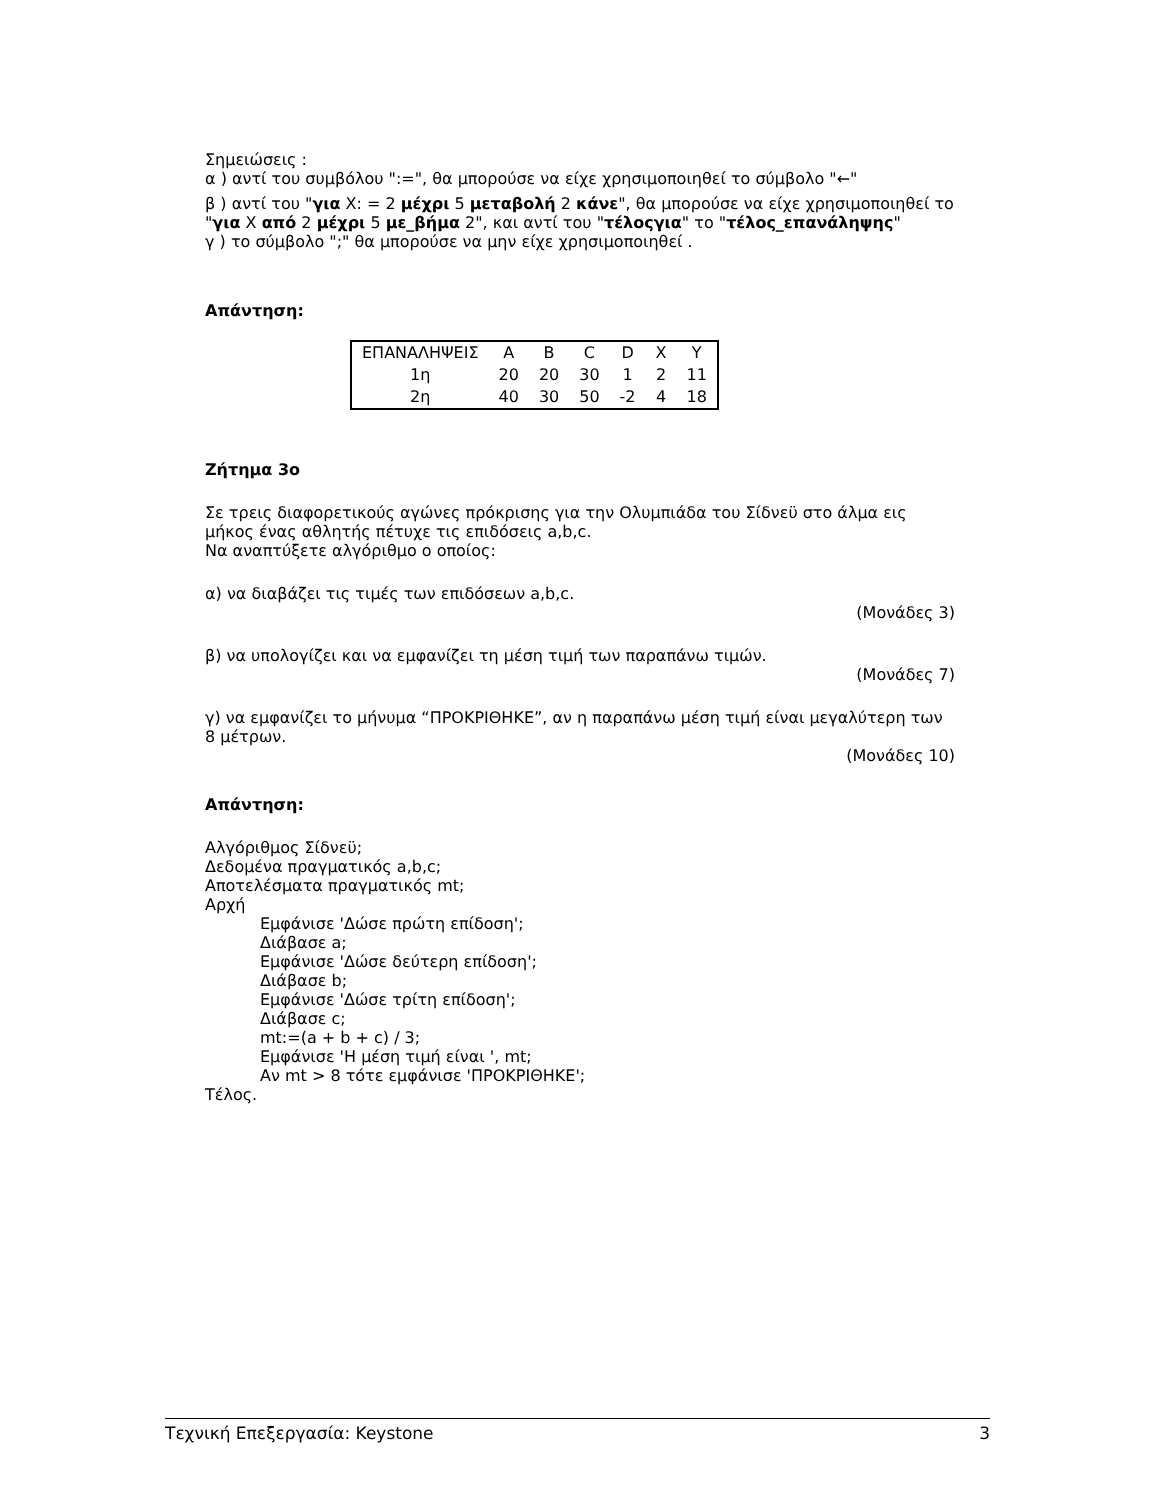Σημειώσεις :
α ) αντί του συμβόλου ":=", θα μπορούσε να είχε χρησιμοποιηθεί το σύμβολο "←"
β ) αντί του "για X: = 2 μέχρι 5 μεταβολή 2 κάνε", θα μπορούσε να είχε χρησιμοποιηθεί το "για X από 2 μέχρι 5 με_βήμα 2", και αντί του "τέλοςγια" το "τέλος_επανάληψης"
γ ) το σύμβολο ";" θα μπορούσε να μην είχε χρησιμοποιηθεί .
Απάντηση:
| ΕΠΑΝΑΛΗΨΕΙΣ | A | B | C | D | X | Y |
| 1η | 20 | 20 | 30 | 1 | 2 | 11 |
| 2η | 40 | 30 | 50 | -2 | 4 | 18 |
Ζήτημα 3ο
Σε τρεις διαφορετικούς αγώνες πρόκρισης για την Ολυμπιάδα του Σίδνεϋ στο άλμα εις μήκος ένας αθλητής πέτυχε τις επιδόσεις a,b,c.
Να αναπτύξετε αλγόριθμο ο οποίος:
α) να διαβάζει τις τιμές των επιδόσεων a,b,c.
(Μονάδες 3)
β) να υπολογίζει και να εμφανίζει τη μέση τιμή των παραπάνω τιμών.
(Μονάδες 7)
γ) να εμφανίζει το μήνυμα “ΠΡΟΚΡΙΘΗΚΕ”, αν η παραπάνω μέση τιμή είναι μεγαλύτερη των 8 μέτρων.
(Μονάδες 10)
Απάντηση:
Αλγόριθμος Σίδνεϋ;
Δεδομένα πραγματικός a,b,c;
Αποτελέσματα πραγματικός mt;
Αρχή
Εμφάνισε 'Δώσε πρώτη επίδοση';
Διάβασε a;
Εμφάνισε 'Δώσε δεύτερη επίδοση';
Διάβασε b;
Εμφάνισε 'Δώσε τρίτη επίδοση';
Διάβασε c;
mt:=(a + b + c) / 3;
Εμφάνισε 'Η μέση τιμή είναι ', mt;
Αν mt > 8 τότε εμφάνισε 'ΠΡΟΚΡΙΘΗΚΕ';
Τέλος.
Τεχνική Επεξεργασία: Keystone 3